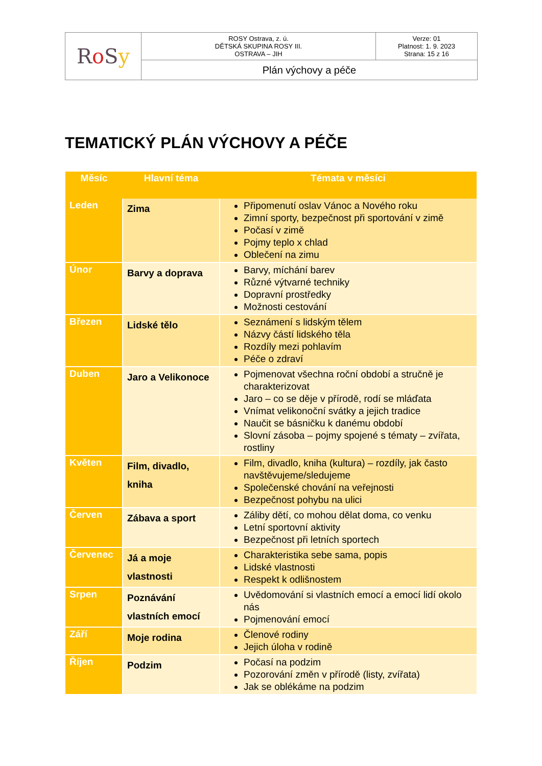| R o S y | ROSY Ostrava, z. ú. DĚTSKÁ SKUPINA ROSY III. OSTRAVA – JIH | Verze: 01 Platnost: 1. 9. 2023 Strana: 15 z 16 |
| | Plán výchovy a péče | |
TEMATICKÝ PLÁN VÝCHOVY A PÉČE
| Měsíc | Hlavní téma | Témata v měsíci |
| --- | --- | --- |
| Leden | Zima | Připomenutí oslav Vánoc a Nového roku Zimní sporty, bezpečnost při sportování v zimě Počasí v zimě Pojmy teplo x chlad Oblečení na zimu |
| Únor | Barvy a doprava | Barvy, míchání barev Různé výtvarné techniky Dopravní prostředky Možnosti cestování |
| Březen | Lidské tělo | Seznámení s lidským tělem Názvy částí lidského těla Rozdíly mezi pohlavím Péče o zdraví |
| Duben | Jaro a Velikonoce | Pojmenovat všechna roční období a stručně je charakterizovat Jaro – co se děje v přírodě, rodí se mláďata Vnímat velikonoční svátky a jejich tradice Naučit se básničku k danému období Slovní zásoba – pojmy spojené s tématy – zvířata, rostliny |
| Květen | Film, divadlo, kniha | Film, divadlo, kniha (kultura) – rozdíly, jak často navštěvujeme/sledujeme Společenské chování na veřejnosti Bezpečnost pohybu na ulici |
| Červen | Zábava a sport | Záliby dětí, co mohou dělat doma, co venku Letní sportovní aktivity Bezpečnost při letních sportech |
| Červenec | Já a moje vlastnosti | Charakteristika sebe sama, popis Lidské vlastnosti Respekt k odlišnostem |
| Srpen | Poznávání vlastních emocí | Uvědomování si vlastních emocí a emocí lidí okolo nás Pojmenování emocí |
| Září | Moje rodina | Členové rodiny Jejich úloha v rodině |
| Říjen | Podzim | Počasí na podzim Pozorování změn v přírodě (listy, zvířata) Jak se oblékáme na podzim |